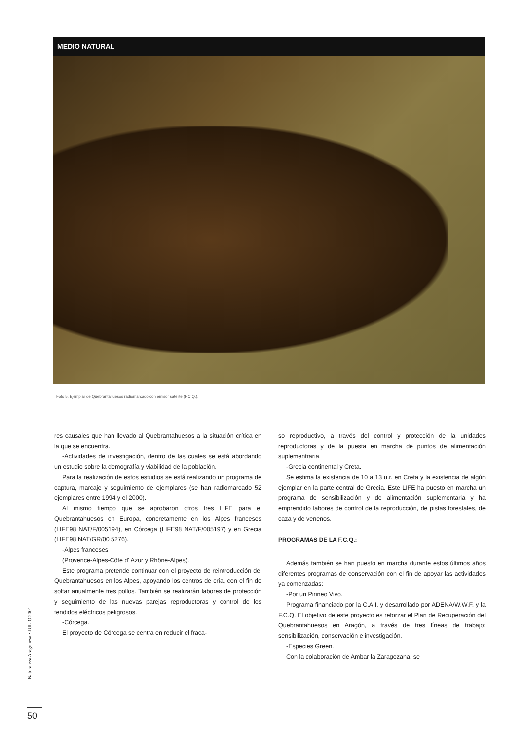MEDIO NATURAL
Foto 5. Ejemplar de Quebrantahuesos radiomarcado con emisor satélite (F.C.Q.).
res causales que han llevado al Quebrantahuesos a la situación crítica en la que se encuentra.
-Actividades de investigación, dentro de las cuales se está abordando un estudio sobre la demografía y viabilidad de la población.
Para la realización de estos estudios se está realizando un programa de captura, marcaje y seguimiento de ejemplares (se han radiomarcado 52 ejemplares entre 1994 y el 2000).
Al mismo tiempo que se aprobaron otros tres LIFE para el Quebrantahuesos en Europa, concretamente en los Alpes franceses (LIFE98 NAT/F/005194), en Córcega (LIFE98 NAT/F/005197) y en Grecia (LIFE98 NAT/GR/00 5276).
-Alpes franceses
(Provence-Alpes-Côte d' Azur y Rhône-Alpes).
Este programa pretende continuar con el proyecto de reintroducción del Quebrantahuesos en los Alpes, apoyando los centros de cría, con el fin de soltar anualmente tres pollos. También se realizarán labores de protección y seguimiento de las nuevas parejas reproductoras y control de los tendidos eléctricos peligrosos.
-Córcega.
El proyecto de Córcega se centra en reducir el fraca-
so reproductivo, a través del control y protección de la unidades reproductoras y de la puesta en marcha de puntos de alimentación suplementraria.
-Grecia continental y Creta.
Se estima la existencia de 10 a 13 u.r. en Creta y la existencia de algún ejemplar en la parte central de Grecia. Este LIFE ha puesto en marcha un programa de sensibilización y de alimentación suplementaria y ha emprendido labores de control de la reproducción, de pistas forestales, de caza y de venenos.
PROGRAMAS DE LA F.C.Q.:
Además también se han puesto en marcha durante estos últimos años diferentes programas de conservación con el fin de apoyar las actividades ya comenzadas:
-Por un Pirineo Vivo.
Programa financiado por la C.A.I. y desarrollado por ADENA/W.W.F. y la F.C.Q. El objetivo de este proyecto es reforzar el Plan de Recuperación del Quebrantahuesos en Aragón, a través de tres líneas de trabajo: sensibilización, conservación e investigación.
-Especies Green.
Con la colaboración de Ambar la Zaragozana, se
Naturaleza Aragonesa • JULIO 2001
50